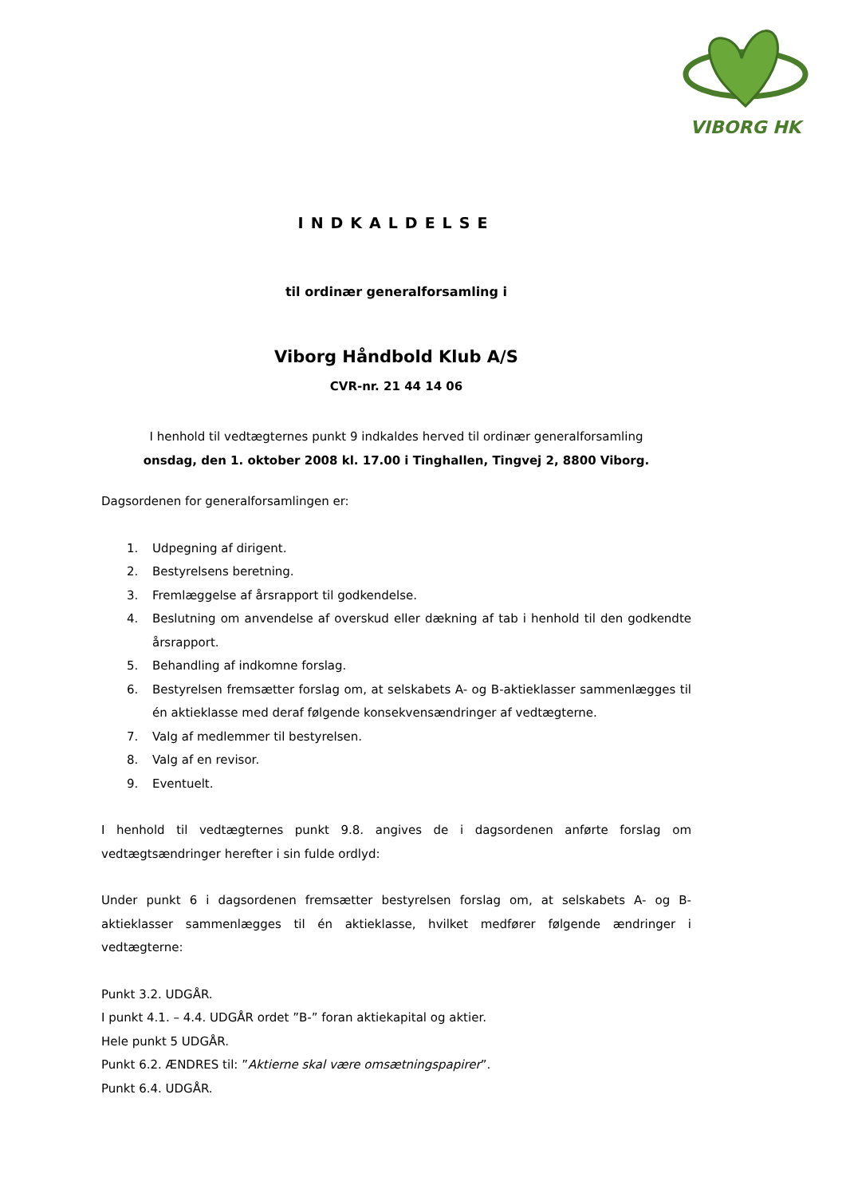VIBORG HK
INDKALDELSE
til ordinær generalforsamling i
Viborg Håndbold Klub A/S
CVR-nr. 21 44 14 06
I henhold til vedtægternes punkt 9 indkaldes herved til ordinær generalforsamling
onsdag, den 1. oktober 2008 kl. 17.00 i Tinghallen, Tingvej 2, 8800 Viborg.
Dagsordenen for generalforsamlingen er:
1. Udpegning af dirigent.
2. Bestyrelsens beretning.
3. Fremlæggelse af årsrapport til godkendelse.
4. Beslutning om anvendelse af overskud eller dækning af tab i henhold til den godkendte årsrapport.
5. Behandling af indkomne forslag.
6. Bestyrelsen fremsætter forslag om, at selskabets A- og B-aktieklasser sammenlægges til én aktieklasse med deraf følgende konsekvensændringer af vedtægterne.
7. Valg af medlemmer til bestyrelsen.
8. Valg af en revisor.
9. Eventuelt.
I henhold til vedtægternes punkt 9.8. angives de i dagsordenen anførte forslag om vedtægtsændringer herefter i sin fulde ordlyd:
Under punkt 6 i dagsordenen fremsætter bestyrelsen forslag om, at selskabets A- og B-aktieklasser sammenlægges til én aktieklasse, hvilket medfører følgende ændringer i vedtægterne:
Punkt 3.2. UDGÅR.
I punkt 4.1. – 4.4. UDGÅR ordet ”B-” foran aktiekapital og aktier.
Hele punkt 5 UDGÅR.
Punkt 6.2. ÆNDRES til: ”Aktierne skal være omsætningspapirer”.
Punkt 6.4. UDGÅR.